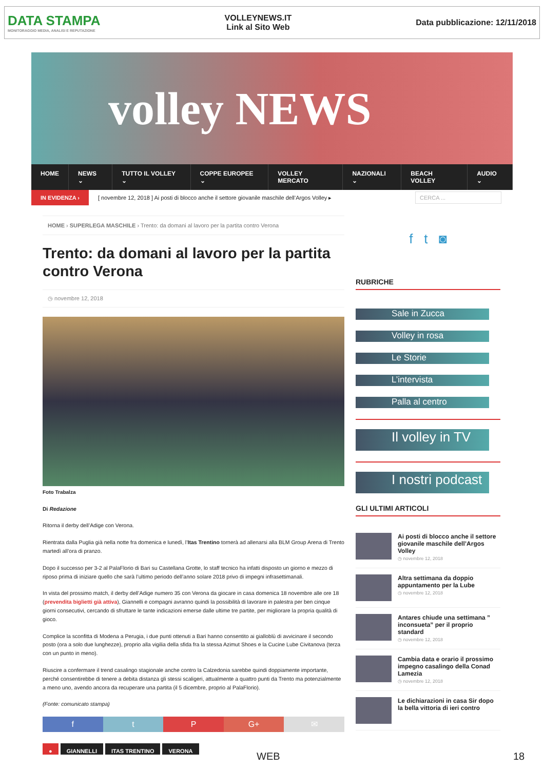DATA STAMPA
MONITORAGGIO MEDIA, ANALISI E REPUTAZIONE
VOLLEYNEWS.IT
Link al Sito Web
Data pubblicazione: 12/11/2018
volley NEWS
HOME NEWS ⌄ TUTTO IL VOLLEY ⌄ COPPE EUROPEE ⌄ VOLLEY MERCATO NAZIONALI ⌄ BEACH VOLLEY AUDIO ⌄
IN EVIDENZA › [ novembre 12, 2018 ] Ai posti di blocco anche il settore giovanile maschile dell’Argos Volley ▸ CERCA ...
HOME › SUPERLEGA MASCHILE › Trento: da domani al lavoro per la partita contro Verona
Trento: da domani al lavoro per la partita contro Verona
◷ novembre 12, 2018
Foto Trabalza
Di Redazione
Ritorna il derby dell’Adige con Verona.
Rientrata dalla Puglia già nella notte fra domenica e lunedì, l’Itas Trentino tornerà ad allenarsi alla BLM Group Arena di Trento martedì all’ora di pranzo.
Dopo il successo per 3-2 al PalaFlorio di Bari su Castellana Grotte, lo staff tecnico ha infatti disposto un giorno e mezzo di riposo prima di iniziare quello che sarà l’ultimo periodo dell’anno solare 2018 privo di impegni infrasettimanali.
In vista del prossimo match, il derby dell’Adige numero 35 con Verona da giocare in casa domenica 18 novembre alle ore 18 (prevendita biglietti già attiva), Giannelli e compagni avranno quindi la possibilità di lavorare in palestra per ben cinque giorni consecutivi, cercando di sfruttare le tante indicazioni emerse dalle ultime tre partite, per migliorare la propria qualità di gioco.
Complice la sconfitta di Modena a Perugia, i due punti ottenuti a Bari hanno consentito ai gialloblù di avvicinare il secondo posto (ora a solo due lunghezze), proprio alla vigilia della sfida fra la stessa Azimut Shoes e la Cucine Lube Civitanova (terza con un punto in meno).
Riuscire a confermare il trend casalingo stagionale anche contro la Calzedonia sarebbe quindi doppiamente importante, perché consentirebbe di tenere a debita distanza gli stessi scaligeri, attualmente a quattro punti da Trento ma potenzialmente a meno uno, avendo ancora da recuperare una partita (il 5 dicembre, proprio al PalaFlorio).
(Fonte: comunicato stampa)
f t P G+ ✉
● GIANNELLI ITAS TRENTINO VERONA
f t ◙
RUBRICHE
Sale in Zucca
Volley in rosa
Le Storie
L’intervista
Palla al centro
Il volley in TV
I nostri podcast
GLI ULTIMI ARTICOLI
Ai posti di blocco anche il settore giovanile maschile dell’Argos Volley
◷ novembre 12, 2018
Altra settimana da doppio appuntamento per la Lube
◷ novembre 12, 2018
Antares chiude una settimana ” inconsueta” per il proprio standard
◷ novembre 12, 2018
Cambia data e orario il prossimo impegno casalingo della Conad Lamezia
◷ novembre 12, 2018
Le dichiarazioni in casa Sir dopo la bella vittoria di ieri contro
WEB 18